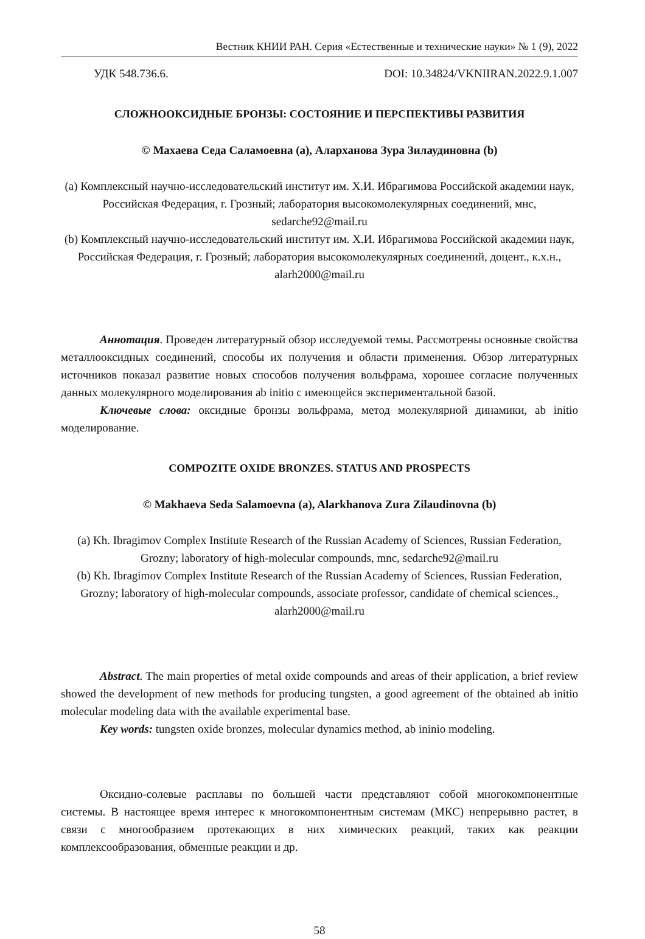Вестник КНИИ РАН. Серия «Естественные и технические науки» № 1 (9), 2022
УДК 548.736.6. DOI: 10.34824/VKNIIRAN.2022.9.1.007
СЛОЖНООКСИДНЫЕ БРОНЗЫ: СОСТОЯНИЕ И ПЕРСПЕКТИВЫ РАЗВИТИЯ
© Махаева Седа Саламоевна (a), Аларханова Зура Зилаудиновна (b)
(a) Комплексный научно-исследовательский институт им. Х.И. Ибрагимова Российской академии наук, Российская Федерация, г. Грозный; лаборатория высокомолекулярных соединений, мнс, sedarche92@mail.ru
(b) Комплексный научно-исследовательский институт им. Х.И. Ибрагимова Российской академии наук, Российская Федерация, г. Грозный; лаборатория высокомолекулярных соединений, доцент., к.х.н., alarh2000@mail.ru
Аннотация. Проведен литературный обзор исследуемой темы. Рассмотрены основные свойства металлооксидных соединений, способы их получения и области применения. Обзор литературных источников показал развитие новых способов получения вольфрама, хорошее согласие полученных данных молекулярного моделирования ab initio с имеющейся экспериментальной базой.
Ключевые слова: оксидные бронзы вольфрама, метод молекулярной динамики, ab initio моделирование.
COMPOZITE OXIDE BRONZES. STATUS AND PROSPECTS
© Makhaeva Seda Salamoevna (a), Alarkhanova Zura Zilaudinovna (b)
(a) Kh. Ibragimov Complex Institute Research of the Russian Academy of Sciences, Russian Federation, Grozny; laboratory of high-molecular compounds, mnc, sedarche92@mail.ru
(b) Kh. Ibragimov Complex Institute Research of the Russian Academy of Sciences, Russian Federation, Grozny; laboratory of high-molecular compounds, associate professor, candidate of chemical sciences., alarh2000@mail.ru
Abstract. The main properties of metal oxide compounds and areas of their application, a brief review showed the development of new methods for producing tungsten, a good agreement of the obtained ab initio molecular modeling data with the available experimental base.
Key words: tungsten oxide bronzes, molecular dynamics method, ab ininio modeling.
Оксидно-солевые расплавы по большей части представляют собой многокомпонентные системы. В настоящее время интерес к многокомпонентным системам (МКС) непрерывно растет, в связи с многообразием протекающих в них химических реакций, таких как реакции комплексообразования, обменные реакции и др.
58